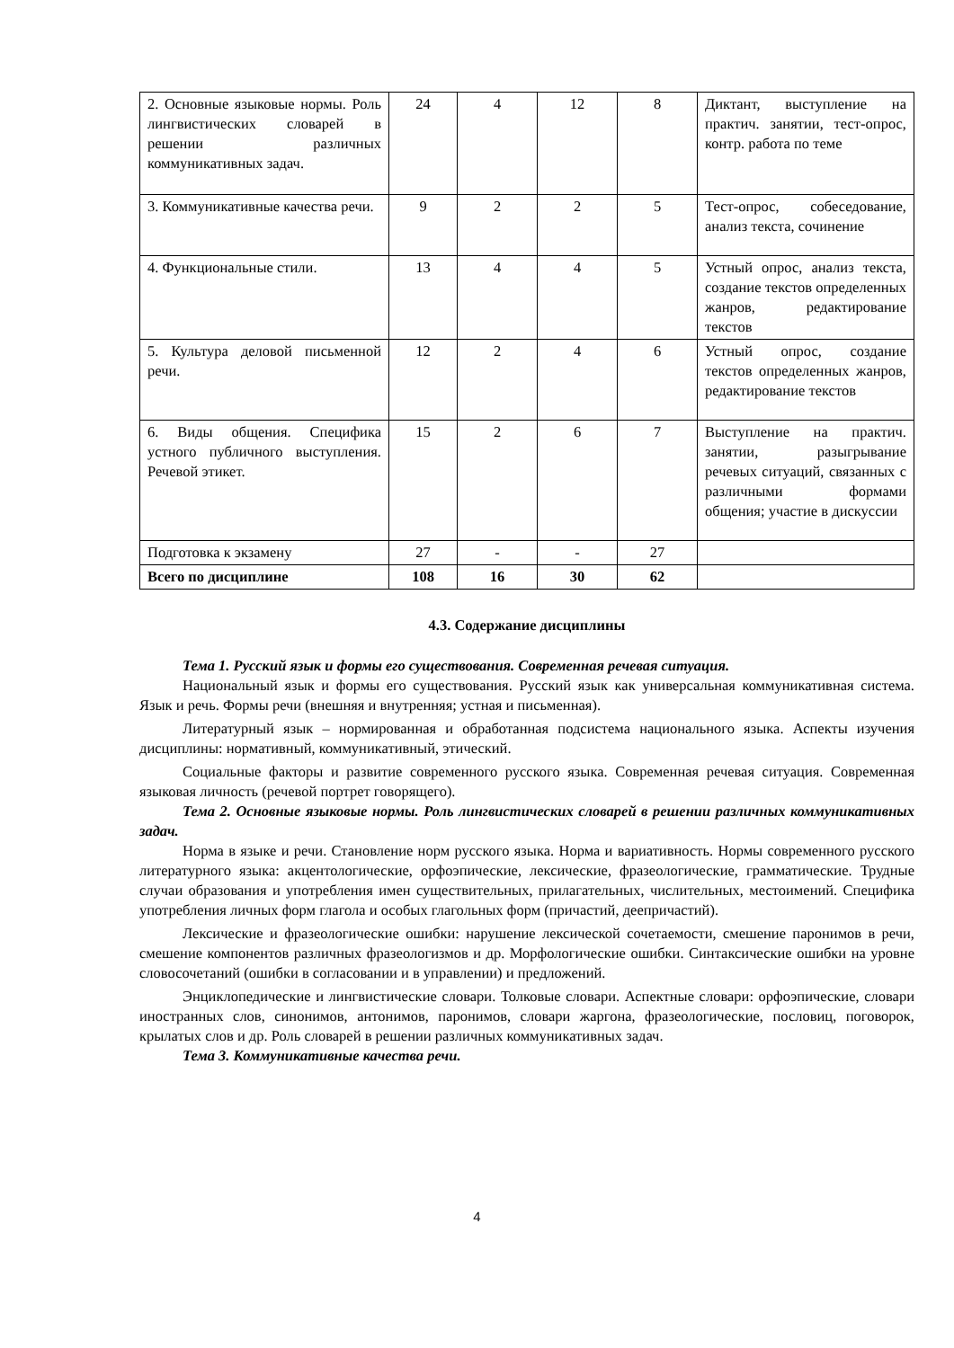| 2. Основные языковые нормы. Роль лингвистических словарей в решении различных коммуникативных задач. | 24 | 4 | 12 | 8 | Диктант, выступление на практич. занятии, тест-опрос, контр. работа по теме |
| 3. Коммуникативные качества речи. | 9 | 2 | 2 | 5 | Тест-опрос, собеседование, анализ текста, сочинение |
| 4. Функциональные стили. | 13 | 4 | 4 | 5 | Устный опрос, анализ текста, создание текстов определенных жанров, редактирование текстов |
| 5. Культура деловой письменной речи. | 12 | 2 | 4 | 6 | Устный опрос, создание текстов определенных жанров, редактирование текстов |
| 6. Виды общения. Специфика устного публичного выступления. Речевой этикет. | 15 | 2 | 6 | 7 | Выступление на практич. занятии, разыгрывание речевых ситуаций, связанных с различными формами общения; участие в дискуссии |
| Подготовка к экзамену | 27 | - | - | 27 | |
| Всего по дисциплине | 108 | 16 | 30 | 62 | |
4.3. Содержание дисциплины
Тема 1. Русский язык и формы его существования. Современная речевая ситуация.
Национальный язык и формы его существования. Русский язык как универсальная коммуникативная система. Язык и речь. Формы речи (внешняя и внутренняя; устная и письменная).
Литературный язык – нормированная и обработанная подсистема национального языка. Аспекты изучения дисциплины: нормативный, коммуникативный, этический.
Социальные факторы и развитие современного русского языка. Современная речевая ситуация. Современная языковая личность (речевой портрет говорящего).
Тема 2. Основные языковые нормы. Роль лингвистических словарей в решении различных коммуникативных задач.
Норма в языке и речи. Становление норм русского языка. Норма и вариативность. Нормы современного русского литературного языка: акцентологические, орфоэпические, лексические, фразеологические, грамматические. Трудные случаи образования и употребления имен существительных, прилагательных, числительных, местоимений. Специфика употребления личных форм глагола и особых глагольных форм (причастий, деепричастий).
Лексические и фразеологические ошибки: нарушение лексической сочетаемости, смешение паронимов в речи, смешение компонентов различных фразеологизмов и др. Морфологические ошибки. Синтаксические ошибки на уровне словосочетаний (ошибки в согласовании и в управлении) и предложений.
Энциклопедические и лингвистические словари. Толковые словари. Аспектные словари: орфоэпические, словари иностранных слов, синонимов, антонимов, паронимов, словари жаргона, фразеологические, пословиц, поговорок, крылатых слов и др. Роль словарей в решении различных коммуникативных задач.
Тема 3. Коммуникативные качества речи.
4